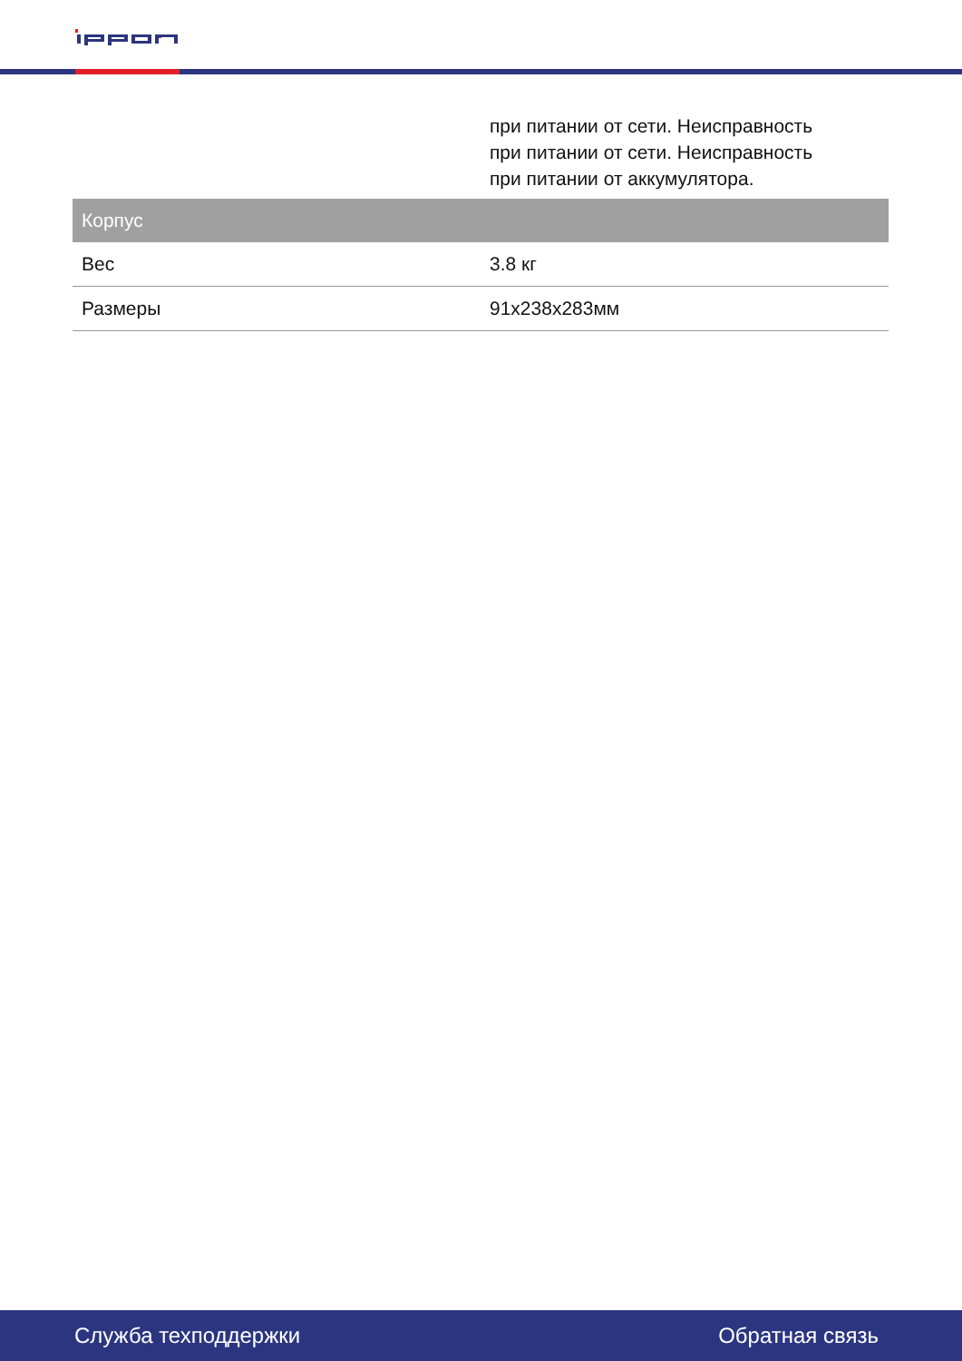| | при питании от сети. Неисправность при питании от сети. Неисправность при питании от аккумулятора. |
| Корпус | |
| Вес | 3.8 кг |
| Размеры | 91x238x283мм |
Служба техподдержки Обратная связь